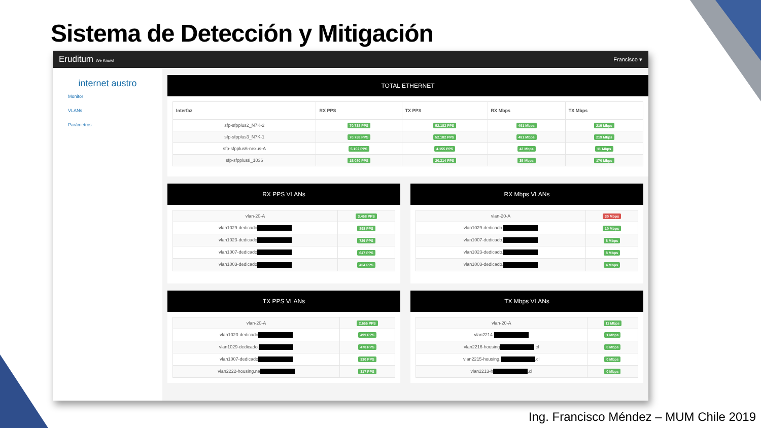Sistema de Detección y Mitigación
Eruditum We Know! Francisco ▾
internet austro
Monitor
VLANs
Parámetros
TOTAL ETHERNET
| Interfaz | RX PPS | TX PPS | RX Mbps | TX Mbps |
| --- | --- | --- | --- | --- |
| sfp-sfpplus2_N7K-2 | 70.738 PPS | 52.182 PPS | 491 Mbps | 219 Mbps |
| sfp-sfpplus3_N7K-1 | 70.738 PPS | 52.182 PPS | 491 Mbps | 219 Mbps |
| sfp-sfpplus6-nexus-A | 5.102 PPS | 4.155 PPS | 43 Mbps | 11 Mbps |
| sfp-sfpplus8_1036 | 15.080 PPS | 20.214 PPS | 35 Mbps | 170 Mbps |
RX PPS VLANs
| vlan-20-A | 3.468 PPS |
| vlan1029-dedicado | 898 PPS |
| vlan1023-dedicado | 729 PPS |
| vlan1007-dedicado | 647 PPS |
| vlan1003-dedicado | 404 PPS |
RX Mbps VLANs
| vlan-20-A | 30 Mbps |
| vlan1029-dedicado. | 10 Mbps |
| vlan1007-dedicado. | 8 Mbps |
| vlan1023-dedicado. | 8 Mbps |
| vlan1003-dedicado. | 4 Mbps |
TX PPS VLANs
| vlan-20-A | 2.666 PPS |
| vlan1023-dedicado | 499 PPS |
| vlan1029-dedicado. | 470 PPS |
| vlan1007-dedicado | 330 PPS |
| vlan2222-housing.na | 317 PPS |
TX Mbps VLANs
| vlan-20-A | 11 Mbps |
| vlan2214- | 1 Mbps |
| vlan2216-housing .cl | 0 Mbps |
| vlan2215-housing. .cl | 0 Mbps |
| vlan2213-h .cl | 0 Mbps |
Ing. Francisco Méndez – MUM Chile 2019